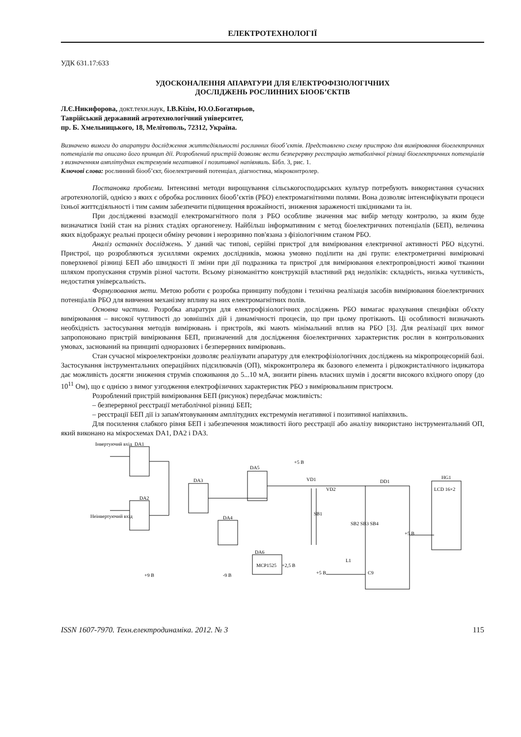ЕЛЕКТРОТЕХНОЛОГІЇ
УДК 631.17:633
УДОСКОНАЛЕННЯ АПАРАТУРИ ДЛЯ ЕЛЕКТРОФІЗІОЛОГІЧНИХ
ДОСЛІДЖЕНЬ РОСЛИННИХ БІООБ’ЄКТІВ
Л.Є.Никифорова, докт.техн.наук, І.В.Кізім, Ю.О.Богатирьов,
Таврійський державний агротехнологічний університет,
пр. Б. Хмельницького, 18, Мелітополь, 72312, Україна.
Визначено вимоги до апаратури дослідження життєдіяльності рослинних біооб’єктів. Представлено схему пристрою для вимірювання біоелектричних потенціалів та описано його принцип дії. Розроблений пристрій дозволяє вести безперервну реєстрацію метаболічної різниці біоелектричних потенціалів з визначенням амплітудних екстремумів негативної і позитивної напівхвиль. Бібл. 3, рис. 1.
Ключові слова: рослинний біооб’єкт, біоелектричний потенціал, діагностика, мікроконтролер.
Постановка проблеми. Інтенсивні методи вирощування сільськогосподарських культур потребують використання сучасних агротехнологій, однією з яких є обробка рослинних біооб’єктів (РБО) електромагнітними полями. Вона дозволяє інтенсифікувати процеси їхньої життєдіяльності і тим самим забезпечити підвищення врожайності, зниження зараженості шкідниками та ін.
При дослідженні взаємодії електромагнітного поля з РБО особливе значення має вибір методу контролю, за яким буде визначатися їхній стан на різних стадіях органогенезу. Найбільш інформативним є метод біоелектричних потенціалів (БЕП), величина яких відображує реальні процеси обміну речовин і нерозривно пов'язана з фізіологічним станом РБО.
Аналіз останніх досліджень. У даний час типові, серійні пристрої для вимірювання електричної активності РБО відсутні. Пристрої, що розробляються зусиллями окремих дослідників, можна умовно поділити на дві групи: електрометричні вимірювачі поверхневої різниці БЕП або швидкості її зміни при дії подразника та пристрої для вимірювання електропровідності живої тканини шляхом пропускання струмів різної частоти. Всьому різноманіттю конструкцій властивий ряд недоліків: складність, низька чутливість, недостатня універсальність.
Формулювання мети. Метою роботи є розробка принципу побудови і технічна реалізація засобів вимірювання біоелектричних потенціалів РБО для вивчення механізму впливу на них електромагнітних полів.
Основна частина. Розробка апаратури для електрофізіологічних досліджень РБО вимагає врахування специфіки об'єкту вимірювання – високої чутливості до зовнішніх дій і динамічності процесів, що при цьому протікають. Ці особливості визначають необхідність застосування методів вимірювань і пристроїв, які мають мінімальний вплив на РБО [3]. Для реалізації цих вимог запропоновано пристрій вимірювання БЕП, призначений для дослідження біоелектричних характеристик рослин в контрольованих умовах, заснований на принципі одноразових і безперервних вимірювань.
Стан сучасної мікроелектроніки дозволяє реалізувати апаратуру для електрофізіологічних досліджень на мікропроцесорній базі. Застосування інструментальних операційних підсилювачів (ОП), мікроконтролера як базового елемента і рідкокристалічного індикатора дає можливість досягти зниження струмів споживання до 5...10 мА, знизити рівень власних шумів і досягти високого вхідного опору (до 10<sup>11</sup> Ом), що є однією з вимог узгодження електрофізичних характеристик РБО з вимірювальним пристроєм.
Розроблений пристрій вимірювання БЕП (рисунок) передбачає можливість:
– безперервної реєстрації метаболічної різниці БЕП;
– реєстрації БЕП дії із запам'ятовуванням амплітудних екстремумів негативної і позитивної напівхвиль.
Для посилення слабкого рівня БЕП і забезпечення можливості його реєстрації або аналізу використано інструментальний ОП, який виконано на мікросхемах DA1, DA2 і DA3.
Інвертуючий вхід
DA1
Неінвертуючий вхід
DA2
DA3
DA4
DA5
DA6
MCP1525
DD1
HG1
LCD 16×2
+9 В
-9 В
+5 В
SB1
SB2 SB3 SB4
+5 В
+2,5 В
+5 В
VD1
VD2
L1
C9
ISSN 1607-7970. Техн.електродинаміка. 2012. № 3 115